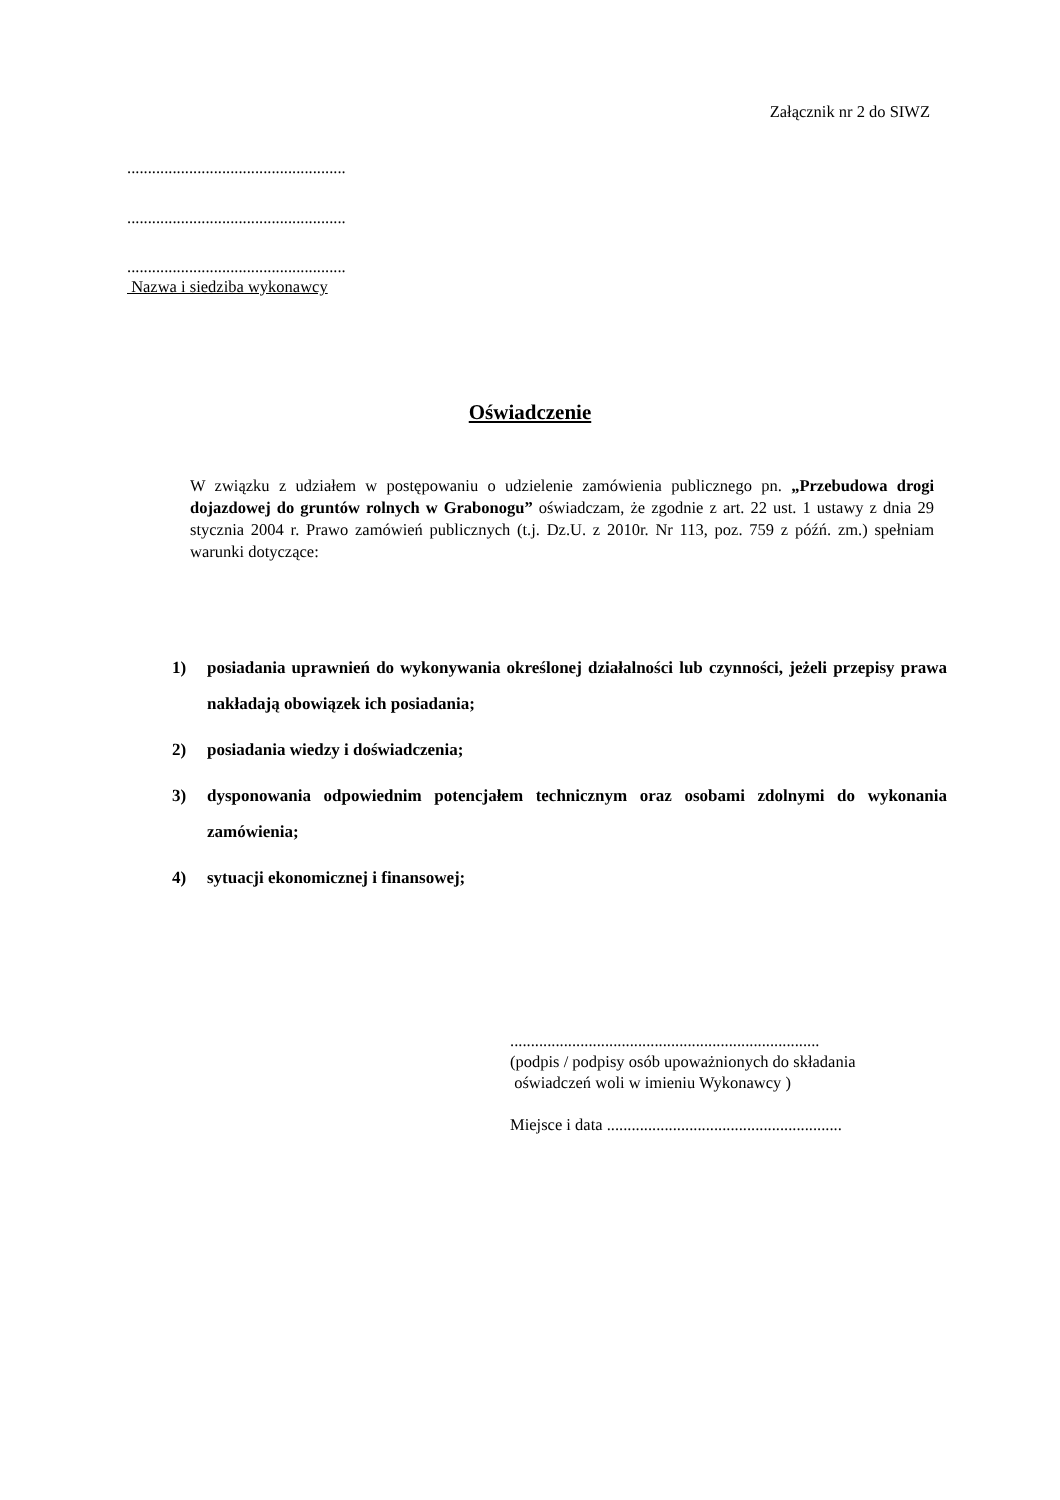Załącznik nr 2 do SIWZ
.....................................................
.....................................................
.....................................................
Nazwa i siedziba wykonawcy
Oświadczenie
W związku z udziałem w postępowaniu o udzielenie zamówienia publicznego pn. „Przebudowa drogi dojazdowej do gruntów rolnych w Grabonogu” oświadczam, że zgodnie z art. 22 ust. 1 ustawy z dnia 29 stycznia 2004 r. Prawo zamówień publicznych (t.j. Dz.U. z 2010r. Nr 113, poz. 759 z późń. zm.) spełniam warunki dotyczące:
1) posiadania uprawnień do wykonywania określonej działalności lub czynności, jeżeli przepisy prawa nakładają obowiązek ich posiadania;
2) posiadania wiedzy i doświadczenia;
3) dysponowania odpowiednim potencjałem technicznym oraz osobami zdolnymi do wykonania zamówienia;
4) sytuacji ekonomicznej i finansowej;
...........................................................................
(podpis / podpisy osób upoważnionych do składania
oświadczeń woli w imieniu Wykonawcy )
Miejsce i data .........................................................